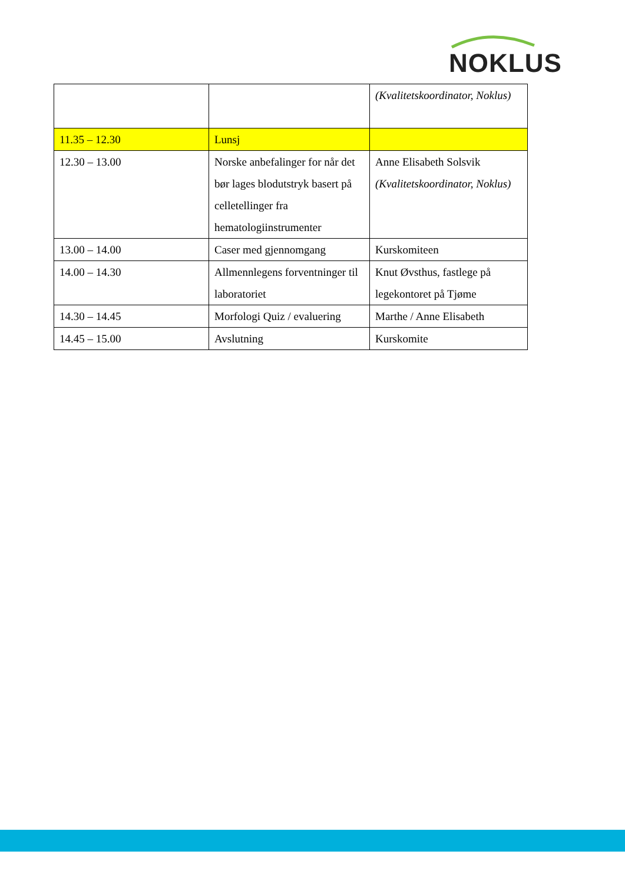NOKLUS
| | | (Kvalitetskoordinator, Noklus) |
| 11.35 – 12.30 | Lunsj | |
| 12.30 – 13.00 | Norske anbefalinger for når det bør lages blodutstryk basert på celletellinger fra hematologiinstrumenter | Anne Elisabeth Solsvik (Kvalitetskoordinator, Noklus) |
| 13.00 – 14.00 | Caser med gjennomgang | Kurskomiteen |
| 14.00 – 14.30 | Allmennlegens forventninger til laboratoriet | Knut Øvsthus, fastlege på legekontoret på Tjøme |
| 14.30 – 14.45 | Morfologi Quiz / evaluering | Marthe / Anne Elisabeth |
| 14.45 – 15.00 | Avslutning | Kurskomite |